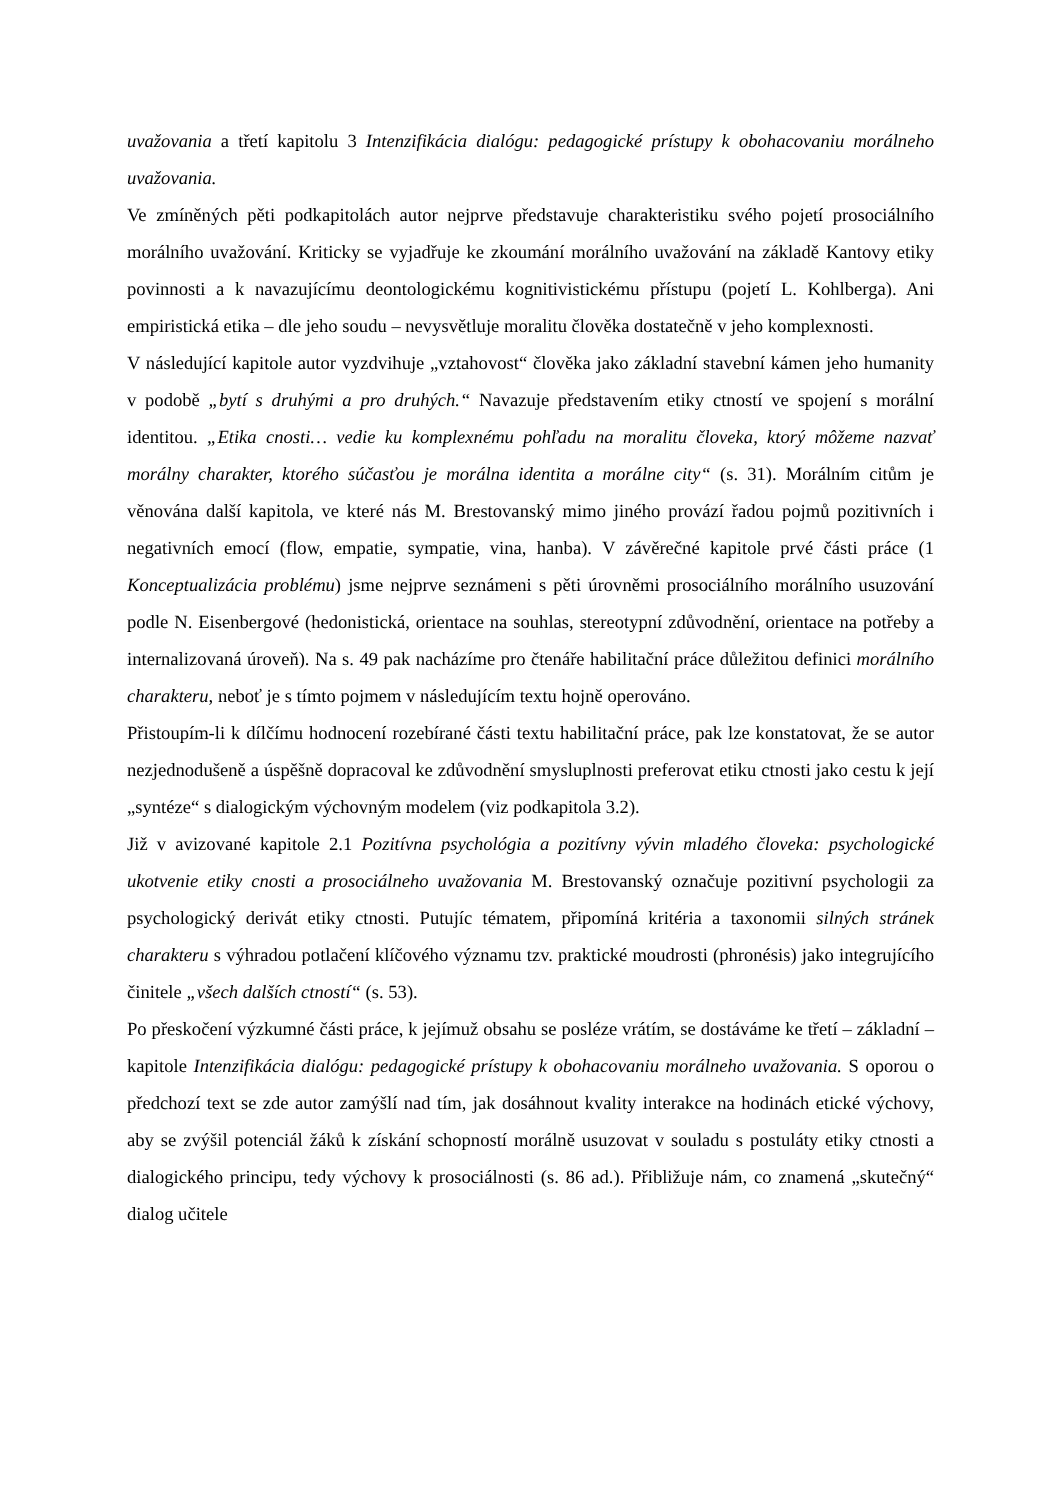uvažovania a třetí kapitolu 3 Intenzifikácia dialógu: pedagogické prístupy k obohacovaniu morálneho uvažovania.
Ve zmíněných pěti podkapitolách autor nejprve představuje charakteristiku svého pojetí prosociálního morálního uvažování. Kriticky se vyjadřuje ke zkoumání morálního uvažování na základě Kantovy etiky povinnosti a k navazujícímu deontologickému kognitivistickému přístupu (pojetí L. Kohlberga). Ani empiristická etika – dle jeho soudu – nevysvětluje moralitu člověka dostatečně v jeho komplexnosti.
V následující kapitole autor vyzdvihuje „vztahovost“ člověka jako základní stavební kámen jeho humanity v podobě „bytí s druhými a pro druhých.“ Navazuje představením etiky ctností ve spojení s morální identitou. „Etika cnosti… vedie ku komplexnému pohľadu na moralitu človeka, ktorý môžeme nazvať morálny charakter, ktorého súčasťou je morálna identita a morálne city“ (s. 31). Morálním citům je věnována další kapitola, ve které nás M. Brestovanský mimo jiného provází řadou pojmů pozitivních i negativních emocí (flow, empatie, sympatie, vina, hanba). V závěrečné kapitole prvé části práce (1 Konceptualizácia problému) jsme nejprve seznámeni s pěti úrovněmi prosociálního morálního usuzování podle N. Eisenbergové (hedonistická, orientace na souhlas, stereotypní zdůvodnění, orientace na potřeby a internalizovaná úroveň). Na s. 49 pak nacházíme pro čtenáře habilitační práce důležitou definici morálního charakteru, neboť je s tímto pojmem v následujícím textu hojně operováno.
Přistoupím-li k dílčímu hodnocení rozebírané části textu habilitační práce, pak lze konstatovat, že se autor nezjednodušeně a úspěšně dopracoval ke zdůvodnění smysluplnosti preferovat etiku ctnosti jako cestu k její „syntéze“ s dialogickým výchovným modelem (viz podkapitola 3.2).
Již v avizované kapitole 2.1 Pozitívna psychológia a pozitívny vývin mladého človeka: psychologické ukotvenie etiky cnosti a prosociálneho uvažovania M. Brestovanský označuje pozitivní psychologii za psychologický derivát etiky ctnosti. Putujíc tématem, připomíná kritéria a taxonomii silných stránek charakteru s výhradou potlačení klíčového významu tzv. praktické moudrosti (phronésis) jako integrujícího činitele „všech dalších ctností“ (s. 53).
Po přeskočení výzkumné části práce, k jejímuž obsahu se posléze vrátím, se dostáváme ke třetí – základní – kapitole Intenzifikácia dialógu: pedagogické prístupy k obohacovaniu morálneho uvažovania. S oporou o předchozí text se zde autor zamýšlí nad tím, jak dosáhnout kvality interakce na hodinách etické výchovy, aby se zvýšil potenciál žáků k získání schopností morálně usuzovat v souladu s postuláty etiky ctnosti a dialogického principu, tedy výchovy k prosociálnosti (s. 86 ad.). Přibližuje nám, co znamená „skutečný“ dialog učitele